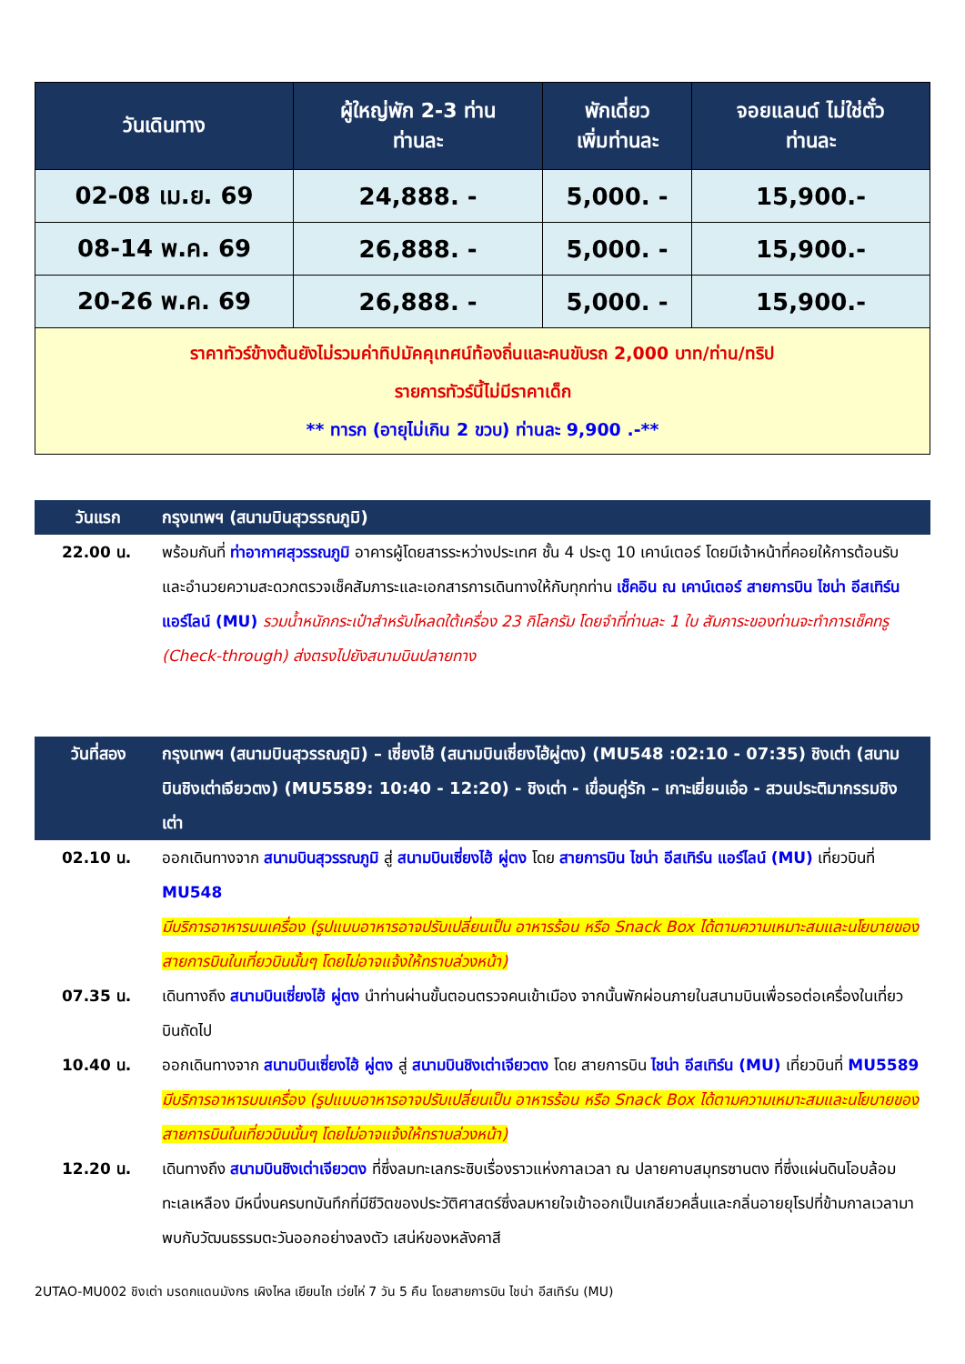| วันเดินทาง | ผู้ใหญ่พัก 2-3 ท่าน ท่านละ | พักเดี่ยว เพิ่มท่านละ | จอยแลนด์ ไม่ใช่ตั๋ว ท่านละ |
| --- | --- | --- | --- |
| 02-08 เม.ย. 69 | 24,888. - | 5,000. - | 15,900.- |
| 08-14 พ.ค. 69 | 26,888. - | 5,000. - | 15,900.- |
| 20-26 พ.ค. 69 | 26,888. - | 5,000. - | 15,900.- |
| ราคาทัวร์ข้างต้นยังไม่รวมค่าทิปมัคคุเทศน์ท้องถิ่นและคนขับรถ 2,000 บาท/ท่าน/ทริป รายการทัวร์นี้ไม่มีราคาเด็ก ** ทารก (อายุไม่เกิน 2 ขวบ) ท่านละ 9,900 .-** | | | |
วันแรก กรุงเทพฯ (สนามบินสุวรรณภูมิ)
22.00 น. พร้อมกันที่ ท่าอากาศสุวรรณภูมิ อาคารผู้โดยสารระหว่างประเทศ ชั้น 4 ประตู 10 เคาน์เตอร์ โดยมีเจ้าหน้าที่คอยให้การต้อนรับและอำนวยความสะดวกตรวจเช็คสัมภาระและเอกสารการเดินทางให้กับทุกท่าน เช็คอิน ณ เคาน์เตอร์ สายการบิน ไชน่า อีสเทิร์น แอร์ไลน์ (MU) รวมน้ำหนักกระเป๋าสำหรับโหลดใต้เครื่อง 23 กิโลกรัม โดยจำที่ท่านละ 1 ใบ สัมภาระของท่านจะทำการเช็คทรู (Check-through) ส่งตรงไปยังสนามบินปลายทาง
วันที่สอง กรุงเทพฯ (สนามบินสุวรรณภูมิ) – เซี่ยงไฮ้ (สนามบินเซี่ยงไฮ้ผู่ตง) (MU548 :02:10 - 07:35) ชิงเต่า (สนามบินชิงเต่าเจียวตง) (MU5589: 10:40 - 12:20) - ชิงเต่า - เขื่อนคู่รัก – เกาะเยี่ยนเอ๋อ - สวนประติมากรรมชิงเต่า
02.10 น. ออกเดินทางจาก สนามบินสุวรรณภูมิ สู่ สนามบินเซี่ยงไฮ้ ผู่ตง โดย สายการบิน ไชน่า อีสเทิร์น แอร์ไลน์ (MU) เที่ยวบินที่ MU548
มีบริการอาหารบนเครื่อง (รูปแบบอาหารอาจปรับเปลี่ยนเป็น อาหารร้อน หรือ Snack Box ได้ตามความเหมาะสมและนโยบายของสายการบินในเที่ยวบินนั้นๆ โดยไม่อาจแจ้งให้ทราบล่วงหน้า)
07.35 น. เดินทางถึง สนามบินเซี่ยงไฮ้ ผู่ตง นำท่านผ่านขั้นตอนตรวจคนเข้าเมือง จากนั้นพักผ่อนภายในสนามบินเพื่อรอต่อเครื่องในเที่ยวบินถัดไป
10.40 น. ออกเดินทางจาก สนามบินเซี่ยงไฮ้ ผู่ตง สู่ สนามบินชิงเต่าเจียวตง โดย สายการบิน ไชน่า อีสเทิร์น (MU) เที่ยวบินที่ MU5589
มีบริการอาหารบนเครื่อง (รูปแบบอาหารอาจปรับเปลี่ยนเป็น อาหารร้อน หรือ Snack Box ได้ตามความเหมาะสมและนโยบายของสายการบินในเที่ยวบินนั้นๆ โดยไม่อาจแจ้งให้ทราบล่วงหน้า)
12.20 น. เดินทางถึง สนามบินชิงเต่าเจียวตง ที่ซึ่งลมทะเลกระซิบเรื่องราวแห่งกาลเวลา ณ ปลายคาบสมุทรซานตง ที่ซึ่งแผ่นดินโอบล้อมทะเลเหลือง มีหนึ่งนครบทบันทึกที่มีชีวิตของประวัติศาสตร์ซึ่งลมหายใจเข้าออกเป็นเกลียวคลื่นและกลิ่นอายยุโรปที่ข้ามกาลเวลามาพบกับวัฒนธรรมตะวันออกอย่างลงตัว เสน่ห์ของหลังคาสี
2UTAO-MU002 ชิงเต่า มรดกแดนมังกร เผิงไหล เยียนไถ เว่ยไห่ 7 วัน 5 คืน โดยสายการบิน ไชน่า อีสเทิร์น (MU)